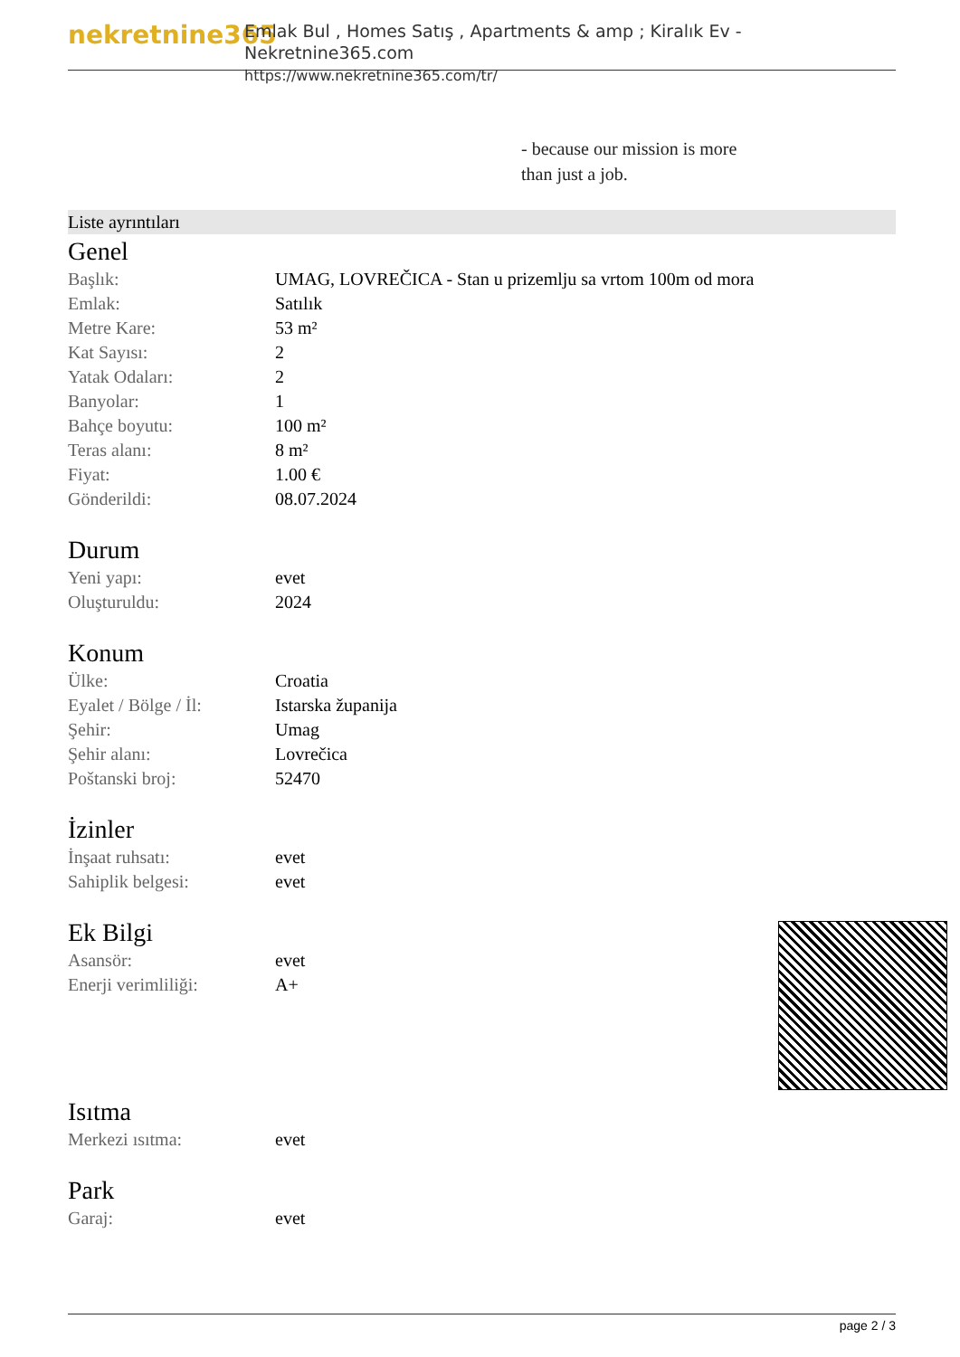nekretnine365
Emlak Bul , Homes Satış , Apartments & amp ; Kiralık Ev - Nekretnine365.com
https://www.nekretnine365.com/tr/
- because our mission is more
than just a job.
Liste ayrıntıları
Genel
| Başlık: | UMAG, LOVREČICA - Stan u prizemlju sa vrtom 100m od mora |
| Emlak: | Satılık |
| Metre Kare: | 53 m² |
| Kat Sayısı: | 2 |
| Yatak Odaları: | 2 |
| Banyolar: | 1 |
| Bahçe boyutu: | 100 m² |
| Teras alanı: | 8 m² |
| Fiyat: | 1.00 € |
| Gönderildi: | 08.07.2024 |
Durum
| Yeni yapı: | evet |
| Oluşturuldu: | 2024 |
Konum
| Ülke: | Croatia |
| Eyalet / Bölge / İl: | Istarska županija |
| Şehir: | Umag |
| Şehir alanı: | Lovrečica |
| Poštanski broj: | 52470 |
İzinler
| İnşaat ruhsatı: | evet |
| Sahiplik belgesi: | evet |
Ek Bilgi
| Asansör: | evet |
| Enerji verimliliği: | A+ |
Isıtma
| Merkezi ısıtma: | evet |
Park
| Garaj: | evet |
page 2 / 3